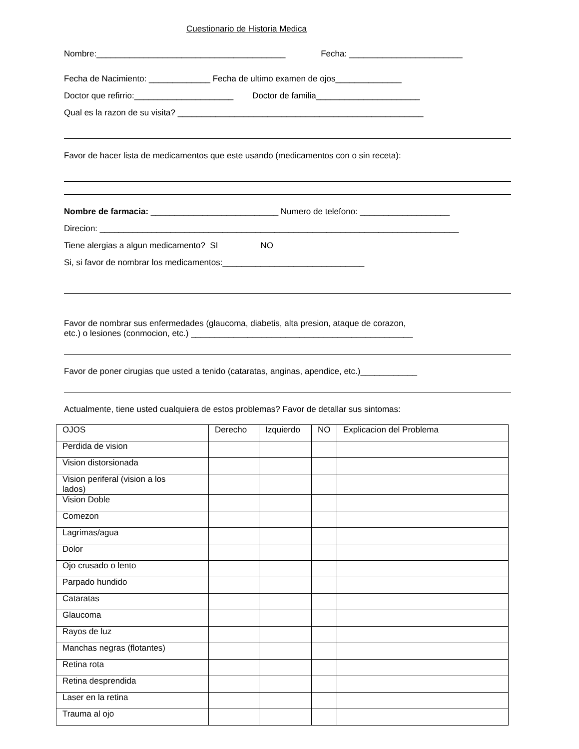Cuestionario de Historia Medica
Nombre:________________________________________ Fecha: ________________________
Fecha de Nacimiento: _____________ Fecha de ultimo examen de ojos______________
Doctor que refirrio:_____________________ Doctor de familia______________________
Qual es la razon de su visita? ____________________________________________________
Favor de hacer lista de medicamentos que este usando (medicamentos con o sin receta):
Nombre de farmacia: ___________________________ Numero de telefono: ___________________
Direcion: ____________________________________________________________________________
Tiene alergias a algun medicamento? SI NO
Si, si favor de nombrar los medicamentos:______________________________
Favor de nombrar sus enfermedades (glaucoma, diabetis, alta presion, ataque de corazon,
etc.) o lesiones (conmocion, etc.) _______________________________________________
Favor de poner cirugias que usted a tenido (cataratas, anginas, apendice, etc.)____________
Actualmente, tiene usted cualquiera de estos problemas? Favor de detallar sus sintomas:
| OJOS | Derecho | Izquierdo | NO | Explicacion del Problema |
| Perdida de vision | | | | |
| Vision distorsionada | | | | |
| Vision periferal (vision a los lados) | | | | |
| Vision Doble | | | | |
| Comezon | | | | |
| Lagrimas/agua | | | | |
| Dolor | | | | |
| Ojo crusado o lento | | | | |
| Parpado hundido | | | | |
| Cataratas | | | | |
| Glaucoma | | | | |
| Rayos de luz | | | | |
| Manchas negras (flotantes) | | | | |
| Retina rota | | | | |
| Retina desprendida | | | | |
| Laser en la retina | | | | |
| Trauma al ojo | | | | |